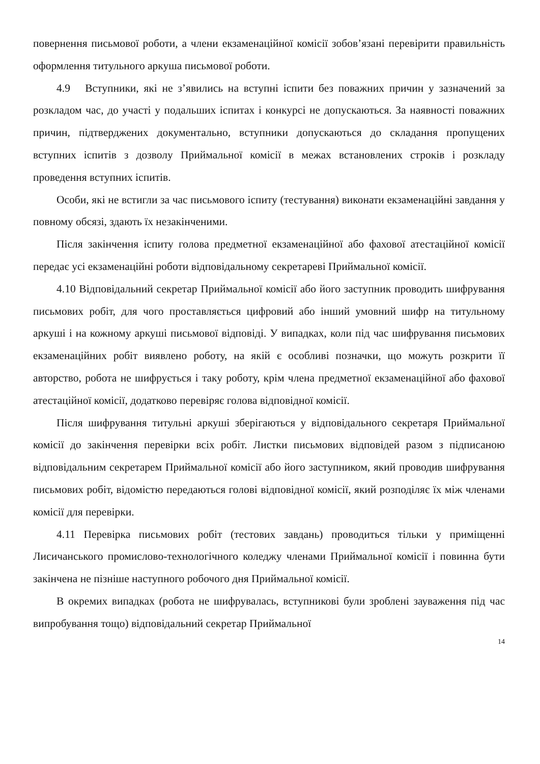повернення письмової роботи, а члени екзаменаційної комісії зобов’язані перевірити правильність оформлення титульного аркуша письмової роботи.
4.9 Вступники, які не з’явились на вступні іспити без поважних причин у зазначений за розкладом час, до участі у подальших іспитах і конкурсі не допускаються. За наявності поважних причин, підтверджених документально, вступники допускаються до складання пропущених вступних іспитів з дозволу Приймальної комісії в межах встановлених строків і розкладу проведення вступних іспитів.
Особи, які не встигли за час письмового іспиту (тестування) виконати екзаменаційні завдання у повному обсязі, здають їх незакінченими.
Після закінчення іспиту голова предметної екзаменаційної або фахової атестаційної комісії передає усі екзаменаційні роботи відповідальному секретареві Приймальної комісії.
4.10 Відповідальний секретар Приймальної комісії або його заступник проводить шифрування письмових робіт, для чого проставляється цифровий або інший умовний шифр на титульному аркуші і на кожному аркуші письмової відповіді. У випадках, коли під час шифрування письмових екзаменаційних робіт виявлено роботу, на якій є особливі позначки, що можуть розкрити її авторство, робота не шифрується і таку роботу, крім члена предметної екзаменаційної або фахової атестаційної комісії, додатково перевіряє голова відповідної комісії.
Після шифрування титульні аркуші зберігаються у відповідального секретаря Приймальної комісії до закінчення перевірки всіх робіт. Листки письмових відповідей разом з підписаною відповідальним секретарем Приймальної комісії або його заступником, який проводив шифрування письмових робіт, відомістю передаються голові відповідної комісії, який розподіляє їх між членами комісії для перевірки.
4.11 Перевірка письмових робіт (тестових завдань) проводиться тільки у приміщенні Лисичанського промислово-технологічного коледжу членами Приймальної комісії і повинна бути закінчена не пізніше наступного робочого дня Приймальної комісії.
В окремих випадках (робота не шифрувалась, вступникові були зроблені зауваження під час випробування тощо) відповідальний секретар Приймальної
14